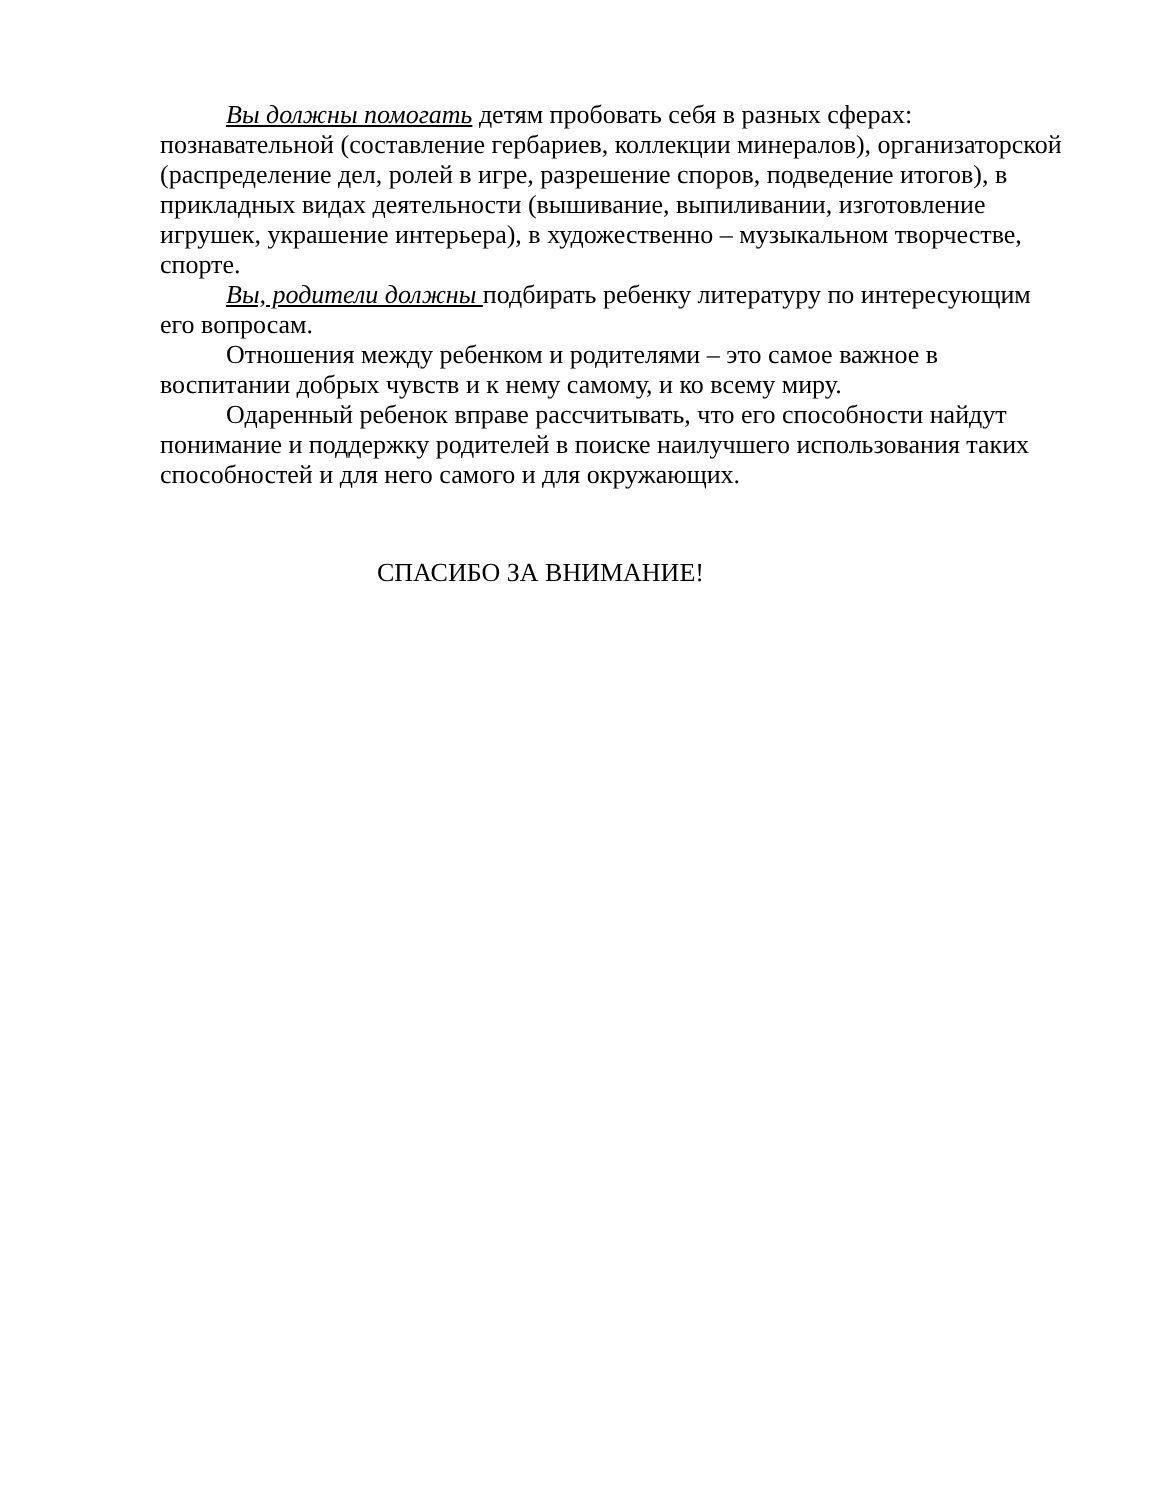Вы должны помогать детям пробовать себя в разных сферах: познавательной (составление гербариев, коллекции минералов), организаторской (распределение дел, ролей в игре, разрешение споров, подведение итогов), в прикладных видах деятельности (вышивание, выпиливании, изготовление игрушек, украшение интерьера), в художественно – музыкальном творчестве, спорте.
Вы, родители должны подбирать ребенку литературу по интересующим его вопросам.
Отношения между ребенком и родителями – это самое важное в воспитании добрых чувств и к нему самому, и ко всему миру.
Одаренный ребенок вправе рассчитывать, что его способности найдут понимание и поддержку родителей в поиске наилучшего использования таких способностей и для него самого и для окружающих.
СПАСИБО ЗА ВНИМАНИЕ!